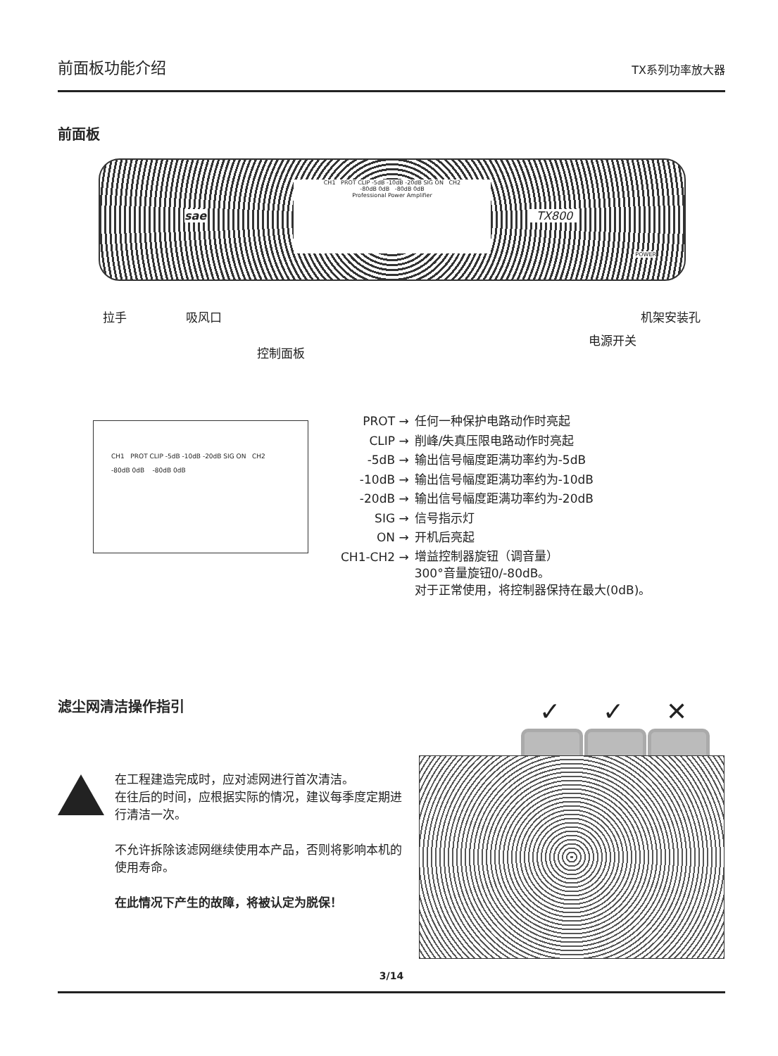前面板功能介绍 TX系列功率放大器
前面板
CH1 PROT CLIP -5dB -10dB -20dB SIG ON CH2
-80dB 0dB -80dB 0dB
Professional Power Amplifier
sae TX800
POWER
拉手 吸风口 机架安装孔
电源开关
控制面板
CH1 PROT CLIP -5dB -10dB -20dB SIG ON CH2
-80dB 0dB -80dB 0dB
| PROT → | 任何一种保护电路动作时亮起 |
| CLIP → | 削峰/失真压限电路动作时亮起 |
| -5dB → | 输出信号幅度距满功率约为-5dB |
| -10dB → | 输出信号幅度距满功率约为-10dB |
| -20dB → | 输出信号幅度距满功率约为-20dB |
| SIG → | 信号指示灯 |
| ON → | 开机后亮起 |
| CH1-CH2 → | 增益控制器旋钮（调音量） 300°音量旋钮0/-80dB。 对于正常使用，将控制器保持在最大(0dB)。 |
滤尘网清洁操作指引
✓ ✓ ✕
在工程建造完成时，应对滤网进行首次清洁。
在往后的时间，应根据实际的情况，建议每季度定期进行清洁一次。
不允许拆除该滤网继续使用本产品，否则将影响本机的使用寿命。
在此情况下产生的故障，将被认定为脱保！
3/14